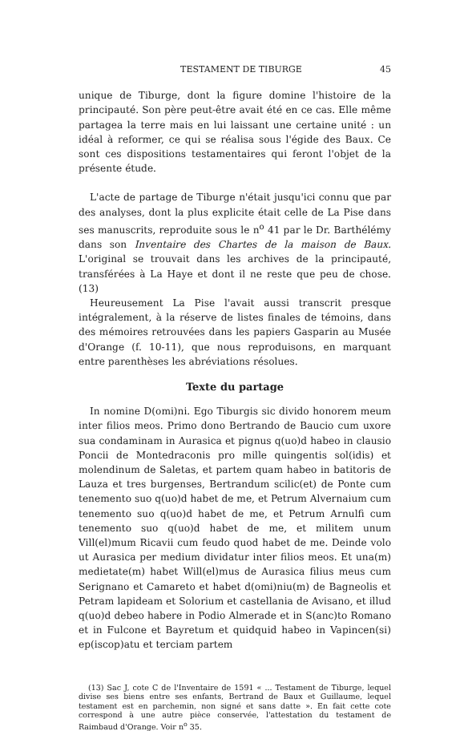TESTAMENT DE TIBURGE 45
unique de Tiburge, dont la figure domine l'histoire de la principauté. Son père peut-être avait été en ce cas. Elle même partagea la terre mais en lui laissant une certaine unité : un idéal à reformer, ce qui se réalisa sous l'égide des Baux. Ce sont ces dispositions testamentaires qui feront l'objet de la présente étude.
L'acte de partage de Tiburge n'était jusqu'ici connu que par des analyses, dont la plus explicite était celle de La Pise dans ses manuscrits, reproduite sous le n<sup>o</sup> 41 par le Dr. Barthélémy dans son Inventaire des Chartes de la maison de Baux. L'original se trouvait dans les archives de la principauté, transférées à La Haye et dont il ne reste que peu de chose. (13)
Heureusement La Pise l'avait aussi transcrit presque intégralement, à la réserve de listes finales de témoins, dans des mémoires retrouvées dans les papiers Gasparin au Musée d'Orange (f. 10-11), que nous reproduisons, en marquant entre parenthèses les abréviations résolues.
Texte du partage
In nomine D(omi)ni. Ego Tiburgis sic divido honorem meum inter filios meos. Primo dono Bertrando de Baucio cum uxore sua condaminam in Aurasica et pignus q(uo)d habeo in clausio Poncii de Montedraconis pro mille quingentis sol(idis) et molendinum de Saletas, et partem quam habeo in batitoris de Lauza et tres burgenses, Bertrandum scilic(et) de Ponte cum tenemento suo q(uo)d habet de me, et Petrum Alvernaium cum tenemento suo q(uo)d habet de me, et Petrum Arnulfi cum tenemento suo q(uo)d habet de me, et militem unum Vill(el)mum Ricavii cum feudo quod habet de me. Deinde volo ut Aurasica per medium dividatur inter filios meos. Et una(m) medietate(m) habet Will(el)mus de Aurasica filius meus cum Serignano et Camareto et habet d(omi)niu(m) de Bagneolis et Petram lapideam et Solorium et castellania de Avisano, et illud q(uo)d debeo habere in Podio Almerade et in S(anc)to Romano et in Fulcone et Bayretum et quidquid habeo in Vapincen(si) ep(iscop)atu et terciam partem
(13) Sac J, cote C de l'Inventaire de 1591 « ... Testament de Tiburge, lequel divise ses biens entre ses enfants, Bertrand de Baux et Guillaume, lequel testament est en parchemin, non signé et sans datte ». En fait cette cote correspond à une autre pièce conservée, l'attestation du testament de Raimbaud d'Orange. Voir n<sup>o</sup> 35.